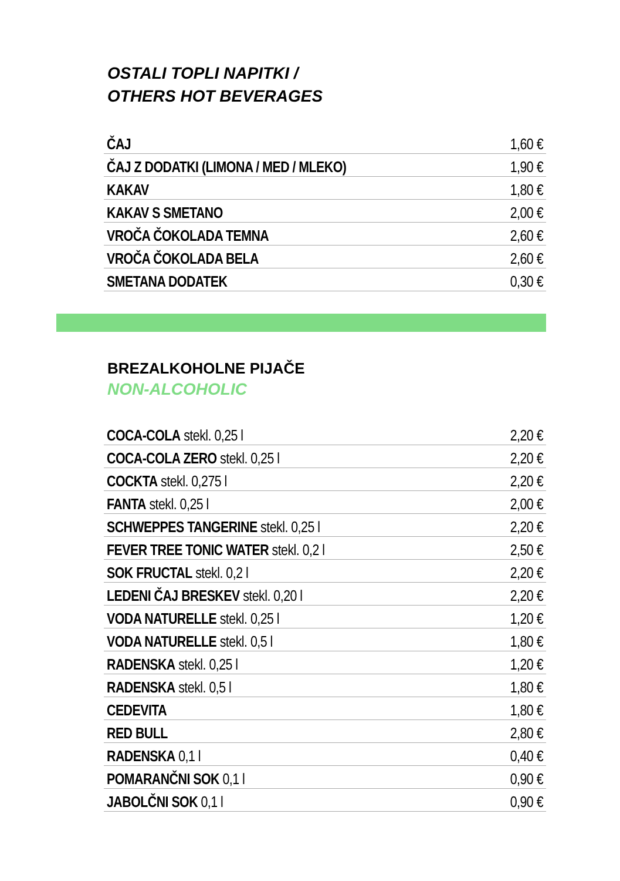OSTALI TOPLI NAPITKI /
OTHERS HOT BEVERAGES
| ČAJ | 1,60 € |
| ČAJ Z DODATKI (LIMONA / MED / MLEKO) | 1,90 € |
| KAKAV | 1,80 € |
| KAKAV S SMETANO | 2,00 € |
| VROČA ČOKOLADA TEMNA | 2,60 € |
| VROČA ČOKOLADA BELA | 2,60 € |
| SMETANA DODATEK | 0,30 € |
BREZALKOHOLNE PIJAČE
NON-ALCOHOLIC
| COCA-COLA stekl. 0,25 l | 2,20 € |
| COCA-COLA ZERO stekl. 0,25 l | 2,20 € |
| COCKTA stekl. 0,275 l | 2,20 € |
| FANTA stekl. 0,25 l | 2,00 € |
| SCHWEPPES TANGERINE stekl. 0,25 l | 2,20 € |
| FEVER TREE TONIC WATER stekl. 0,2 l | 2,50 € |
| SOK FRUCTAL stekl. 0,2 l | 2,20 € |
| LEDENI ČAJ BRESKEV stekl. 0,20 l | 2,20 € |
| VODA NATURELLE stekl. 0,25 l | 1,20 € |
| VODA NATURELLE stekl. 0,5 l | 1,80 € |
| RADENSKA stekl. 0,25 l | 1,20 € |
| RADENSKA stekl. 0,5 l | 1,80 € |
| CEDEVITA | 1,80 € |
| RED BULL | 2,80 € |
| RADENSKA 0,1 l | 0,40 € |
| POMARANČNI SOK 0,1 l | 0,90 € |
| JABOLČNI SOK 0,1 l | 0,90 € |